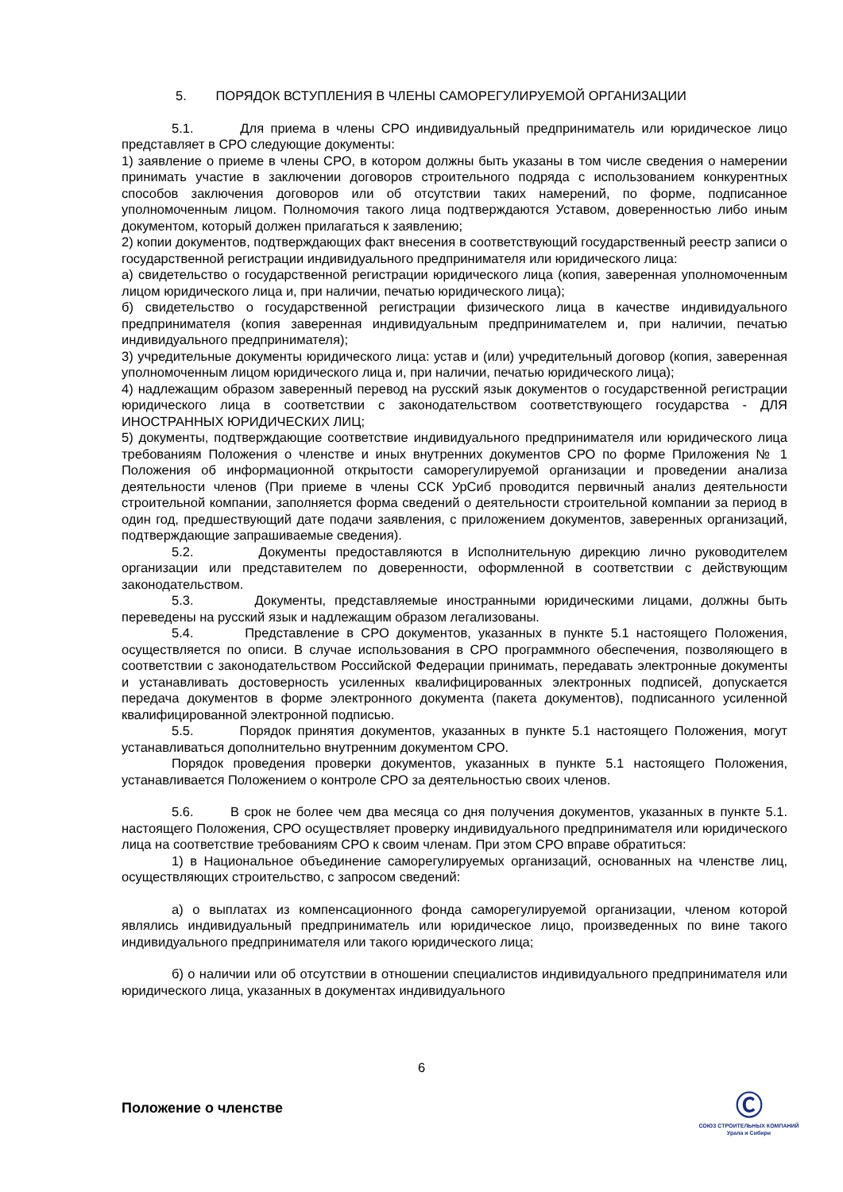5. ПОРЯДОК ВСТУПЛЕНИЯ В ЧЛЕНЫ САМОРЕГУЛИРУЕМОЙ ОРГАНИЗАЦИИ
5.1. Для приема в члены СРО индивидуальный предприниматель или юридическое лицо представляет в СРО следующие документы:
1) заявление о приеме в члены СРО, в котором должны быть указаны в том числе сведения о намерении принимать участие в заключении договоров строительного подряда с использованием конкурентных способов заключения договоров или об отсутствии таких намерений, по форме, подписанное уполномоченным лицом. Полномочия такого лица подтверждаются Уставом, доверенностью либо иным документом, который должен прилагаться к заявлению;
2) копии документов, подтверждающих факт внесения в соответствующий государственный реестр записи о государственной регистрации индивидуального предпринимателя или юридического лица:
а) свидетельство о государственной регистрации юридического лица (копия, заверенная уполномоченным лицом юридического лица и, при наличии, печатью юридического лица);
б) свидетельство о государственной регистрации физического лица в качестве индивидуального предпринимателя (копия заверенная индивидуальным предпринимателем и, при наличии, печатью индивидуального предпринимателя);
3) учредительные документы юридического лица: устав и (или) учредительный договор (копия, заверенная уполномоченным лицом юридического лица и, при наличии, печатью юридического лица);
4) надлежащим образом заверенный перевод на русский язык документов о государственной регистрации юридического лица в соответствии с законодательством соответствующего государства - ДЛЯ ИНОСТРАННЫХ ЮРИДИЧЕСКИХ ЛИЦ;
5) документы, подтверждающие соответствие индивидуального предпринимателя или юридического лица требованиям Положения о членстве и иных внутренних документов СРО по форме Приложения № 1 Положения об информационной открытости саморегулируемой организации и проведении анализа деятельности членов (При приеме в члены ССК УрСиб проводится первичный анализ деятельности строительной компании, заполняется форма сведений о деятельности строительной компании за период в один год, предшествующий дате подачи заявления, с приложением документов, заверенных организаций, подтверждающие запрашиваемые сведения).
5.2. Документы предоставляются в Исполнительную дирекцию лично руководителем организации или представителем по доверенности, оформленной в соответствии с действующим законодательством.
5.3. Документы, представляемые иностранными юридическими лицами, должны быть переведены на русский язык и надлежащим образом легализованы.
5.4. Представление в СРО документов, указанных в пункте 5.1 настоящего Положения, осуществляется по описи. В случае использования в СРО программного обеспечения, позволяющего в соответствии с законодательством Российской Федерации принимать, передавать электронные документы и устанавливать достоверность усиленных квалифицированных электронных подписей, допускается передача документов в форме электронного документа (пакета документов), подписанного усиленной квалифицированной электронной подписью.
5.5. Порядок принятия документов, указанных в пункте 5.1 настоящего Положения, могут устанавливаться дополнительно внутренним документом СРО.
Порядок проведения проверки документов, указанных в пункте 5.1 настоящего Положения, устанавливается Положением о контроле СРО за деятельностью своих членов.
5.6. В срок не более чем два месяца со дня получения документов, указанных в пункте 5.1. настоящего Положения, СРО осуществляет проверку индивидуального предпринимателя или юридического лица на соответствие требованиям СРО к своим членам. При этом СРО вправе обратиться:
1) в Национальное объединение саморегулируемых организаций, основанных на членстве лиц, осуществляющих строительство, с запросом сведений:
а) о выплатах из компенсационного фонда саморегулируемой организации, членом которой являлись индивидуальный предприниматель или юридическое лицо, произведенных по вине такого индивидуального предпринимателя или такого юридического лица;
б) о наличии или об отсутствии в отношении специалистов индивидуального предпринимателя или юридического лица, указанных в документах индивидуального
6
Положение о членстве
Ⓒ
СОЮЗ СТРОИТЕЛЬНЫХ КОМПАНИЙ
Урала и Сибири